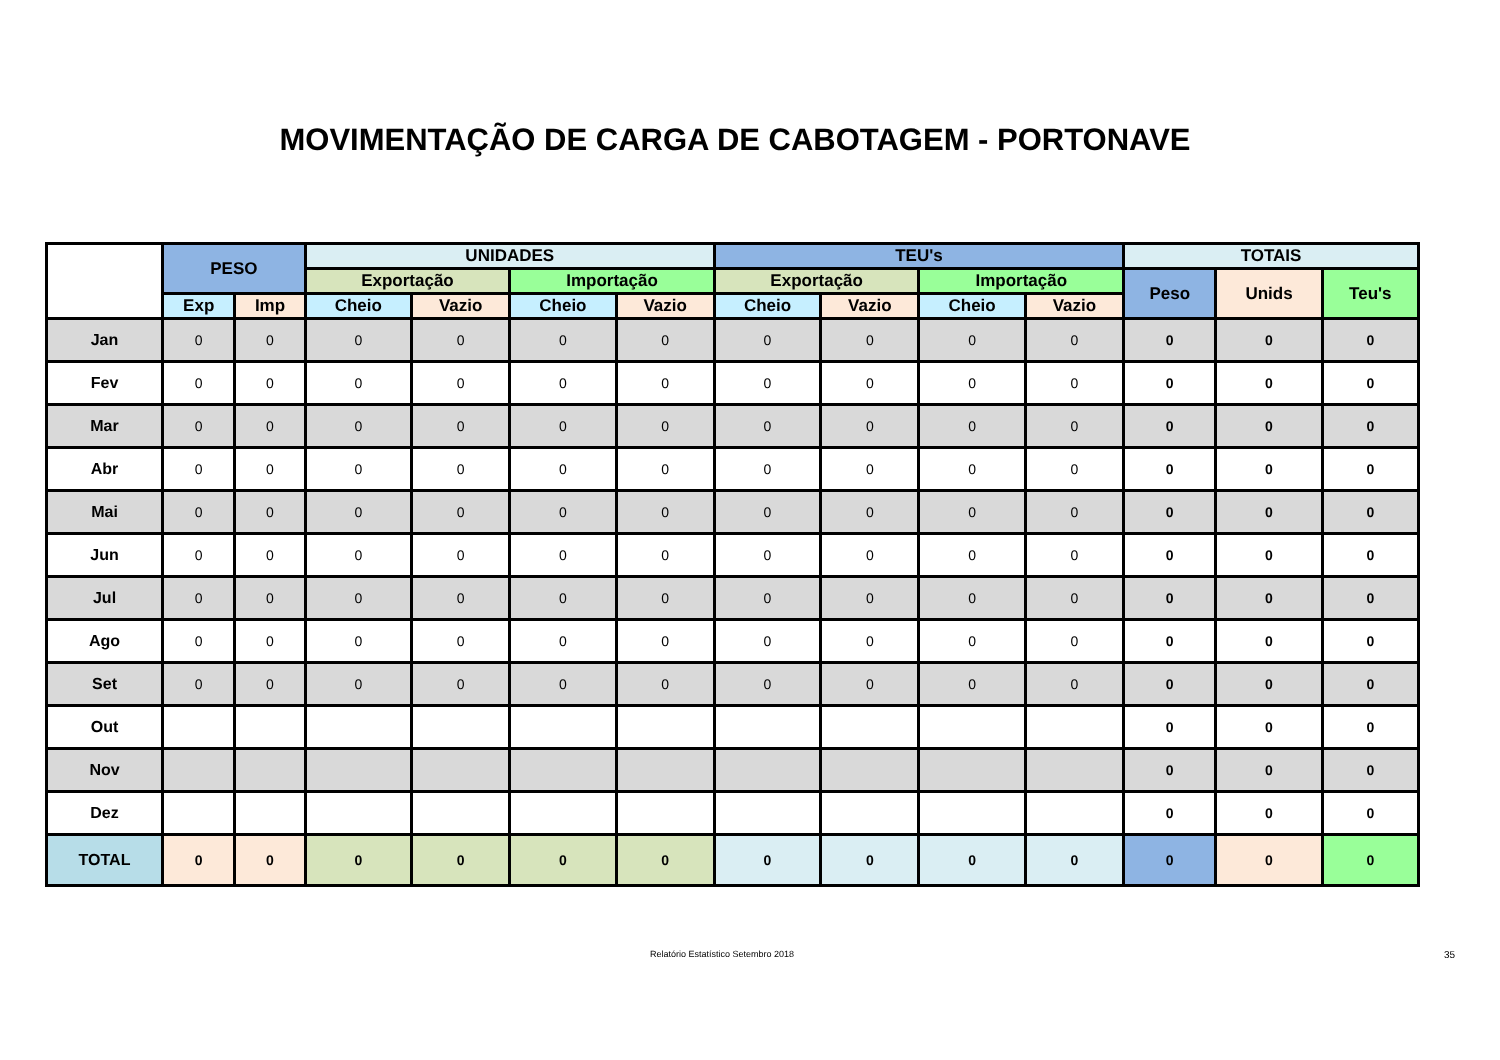MOVIMENTAÇÃO DE CARGA DE CABOTAGEM - PORTONAVE
| | PESO | | UNIDADES | | | | TEU's | | | | TOTAIS | | |
| --- | --- | --- | --- | --- | --- | --- | --- | --- | --- | --- | --- | --- | --- |
| | | | Exportação | | Importação | | Exportação | | Importação | | Peso | Unids | Teu's |
| | Exp | Imp | Cheio | Vazio | Cheio | Vazio | Cheio | Vazio | Cheio | Vazio | | | |
| Jan | 0 | 0 | 0 | 0 | 0 | 0 | 0 | 0 | 0 | 0 | 0 | 0 | 0 |
| Fev | 0 | 0 | 0 | 0 | 0 | 0 | 0 | 0 | 0 | 0 | 0 | 0 | 0 |
| Mar | 0 | 0 | 0 | 0 | 0 | 0 | 0 | 0 | 0 | 0 | 0 | 0 | 0 |
| Abr | 0 | 0 | 0 | 0 | 0 | 0 | 0 | 0 | 0 | 0 | 0 | 0 | 0 |
| Mai | 0 | 0 | 0 | 0 | 0 | 0 | 0 | 0 | 0 | 0 | 0 | 0 | 0 |
| Jun | 0 | 0 | 0 | 0 | 0 | 0 | 0 | 0 | 0 | 0 | 0 | 0 | 0 |
| Jul | 0 | 0 | 0 | 0 | 0 | 0 | 0 | 0 | 0 | 0 | 0 | 0 | 0 |
| Ago | 0 | 0 | 0 | 0 | 0 | 0 | 0 | 0 | 0 | 0 | 0 | 0 | 0 |
| Set | 0 | 0 | 0 | 0 | 0 | 0 | 0 | 0 | 0 | 0 | 0 | 0 | 0 |
| Out | | | | | | | | | | | 0 | 0 | 0 |
| Nov | | | | | | | | | | | 0 | 0 | 0 |
| Dez | | | | | | | | | | | 0 | 0 | 0 |
| TOTAL | 0 | 0 | 0 | 0 | 0 | 0 | 0 | 0 | 0 | 0 | 0 | 0 | 0 |
Relatório Estatístico Setembro 2018
35